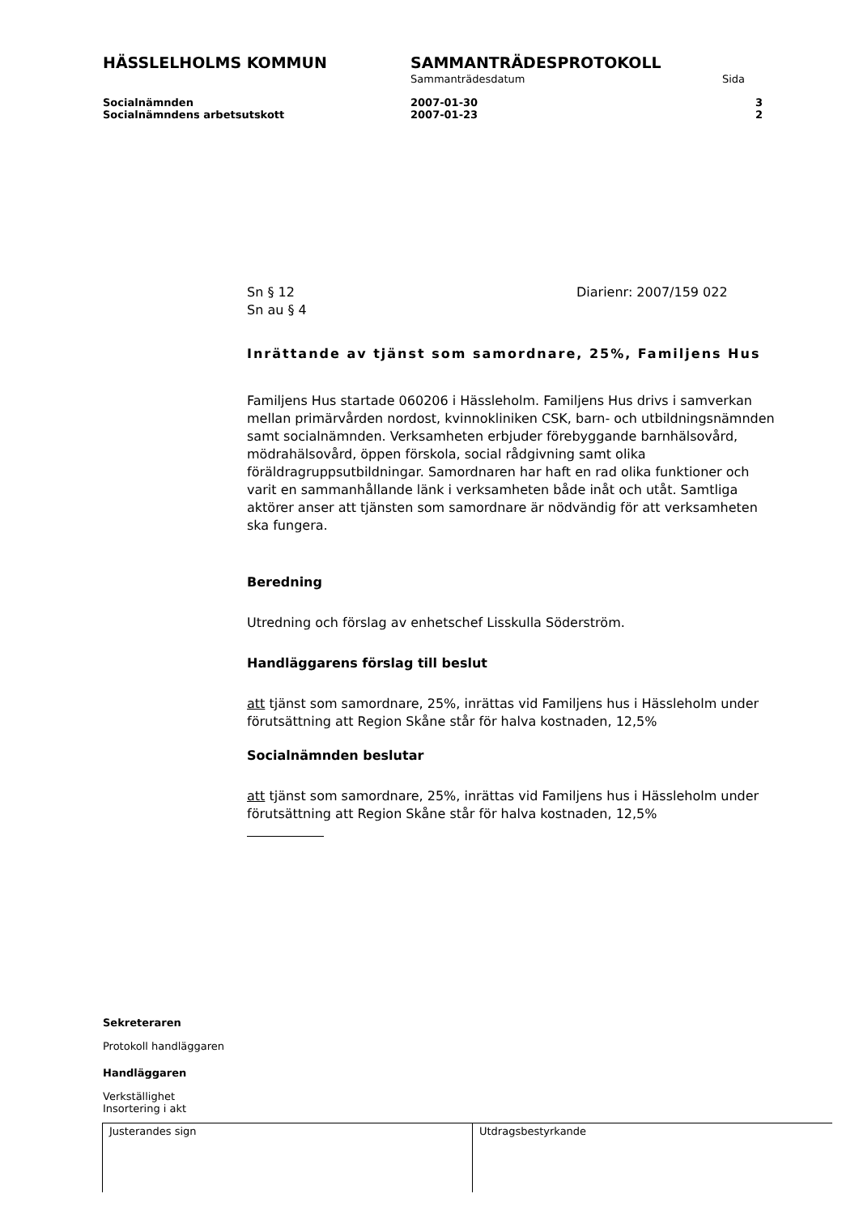HÄSSLELHOLMS KOMMUN SAMMANTRÄDESPROTOKOLL
Sammanträdesdatum Sida
Socialnämnden 2007-01-30 3
Socialnämndens arbetsutskott 2007-01-23 2
Sn § 12 Diarienr: 2007/159 022
Sn au § 4
Inrättande av tjänst som samordnare, 25%, Familjens Hus
Familjens Hus startade 060206 i Hässleholm. Familjens Hus drivs i samverkan mellan primärvården nordost, kvinnokliniken CSK, barn- och utbildningsnämnden samt socialnämnden. Verksamheten erbjuder förebyggande barnhälsovård, mödrahälsovård, öppen förskola, social rådgivning samt olika föräldragruppsutbildningar. Samordnaren har haft en rad olika funktioner och varit en sammanhållande länk i verksamheten både inåt och utåt. Samtliga aktörer anser att tjänsten som samordnare är nödvändig för att verksamheten ska fungera.
Beredning
Utredning och förslag av enhetschef Lisskulla Söderström.
Handläggarens förslag till beslut
att tjänst som samordnare, 25%, inrättas vid Familjens hus i Hässleholm under förutsättning att Region Skåne står för halva kostnaden, 12,5%
Socialnämnden beslutar
att tjänst som samordnare, 25%, inrättas vid Familjens hus i Hässleholm under förutsättning att Region Skåne står för halva kostnaden, 12,5%
Sekreteraren
Protokoll handläggaren
Handläggaren
Verkställighet
Insortering i akt
Justerandes sign Utdragsbestyrkande